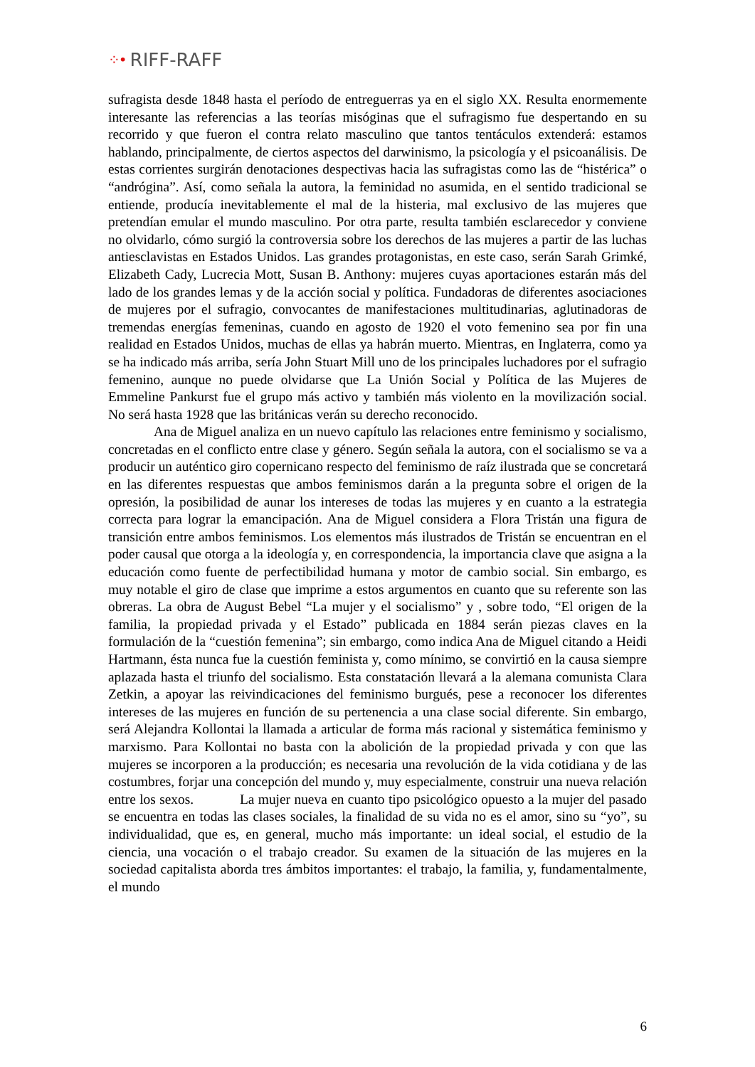⁘• RIFF-RAFF
sufragista desde 1848 hasta el período de entreguerras ya en el siglo XX. Resulta enormemente interesante las referencias a las teorías misóginas que el sufragismo fue despertando en su recorrido y que fueron el contra relato masculino que tantos tentáculos extenderá: estamos hablando, principalmente, de ciertos aspectos del darwinismo, la psicología y el psicoanálisis. De estas corrientes surgirán denotaciones despectivas hacia las sufragistas como las de “histérica” o “andrógina”. Así, como señala la autora, la feminidad no asumida, en el sentido tradicional se entiende, producía inevitablemente el mal de la histeria, mal exclusivo de las mujeres que pretendían emular el mundo masculino. Por otra parte, resulta también esclarecedor y conviene no olvidarlo, cómo surgió la controversia sobre los derechos de las mujeres a partir de las luchas antiesclavistas en Estados Unidos. Las grandes protagonistas, en este caso, serán Sarah Grimké, Elizabeth Cady, Lucrecia Mott, Susan B. Anthony: mujeres cuyas aportaciones estarán más del lado de los grandes lemas y de la acción social y política. Fundadoras de diferentes asociaciones de mujeres por el sufragio, convocantes de manifestaciones multitudinarias, aglutinadoras de tremendas energías femeninas, cuando en agosto de 1920 el voto femenino sea por fin una realidad en Estados Unidos, muchas de ellas ya habrán muerto. Mientras, en Inglaterra, como ya se ha indicado más arriba, sería John Stuart Mill uno de los principales luchadores por el sufragio femenino, aunque no puede olvidarse que La Unión Social y Política de las Mujeres de Emmeline Pankurst fue el grupo más activo y también más violento en la movilización social. No será hasta 1928 que las británicas verán su derecho reconocido.
Ana de Miguel analiza en un nuevo capítulo las relaciones entre feminismo y socialismo, concretadas en el conflicto entre clase y género. Según señala la autora, con el socialismo se va a producir un auténtico giro copernicano respecto del feminismo de raíz ilustrada que se concretará en las diferentes respuestas que ambos feminismos darán a la pregunta sobre el origen de la opresión, la posibilidad de aunar los intereses de todas las mujeres y en cuanto a la estrategia correcta para lograr la emancipación. Ana de Miguel considera a Flora Tristán una figura de transición entre ambos feminismos. Los elementos más ilustrados de Tristán se encuentran en el poder causal que otorga a la ideología y, en correspondencia, la importancia clave que asigna a la educación como fuente de perfectibilidad humana y motor de cambio social. Sin embargo, es muy notable el giro de clase que imprime a estos argumentos en cuanto que su referente son las obreras. La obra de August Bebel “La mujer y el socialismo” y , sobre todo, “El origen de la familia, la propiedad privada y el Estado” publicada en 1884 serán piezas claves en la formulación de la “cuestión femenina”; sin embargo, como indica Ana de Miguel citando a Heidi Hartmann, ésta nunca fue la cuestión feminista y, como mínimo, se convirtió en la causa siempre aplazada hasta el triunfo del socialismo. Esta constatación llevará a la alemana comunista Clara Zetkin, a apoyar las reivindicaciones del feminismo burgués, pese a reconocer los diferentes intereses de las mujeres en función de su pertenencia a una clase social diferente. Sin embargo, será Alejandra Kollontai la llamada a articular de forma más racional y sistemática feminismo y marxismo. Para Kollontai no basta con la abolición de la propiedad privada y con que las mujeres se incorporen a la producción; es necesaria una revolución de la vida cotidiana y de las costumbres, forjar una concepción del mundo y, muy especialmente, construir una nueva relación entre los sexos. La mujer nueva en cuanto tipo psicológico opuesto a la mujer del pasado se encuentra en todas las clases sociales, la finalidad de su vida no es el amor, sino su “yo”, su individualidad, que es, en general, mucho más importante: un ideal social, el estudio de la ciencia, una vocación o el trabajo creador. Su examen de la situación de las mujeres en la sociedad capitalista aborda tres ámbitos importantes: el trabajo, la familia, y, fundamentalmente, el mundo
6